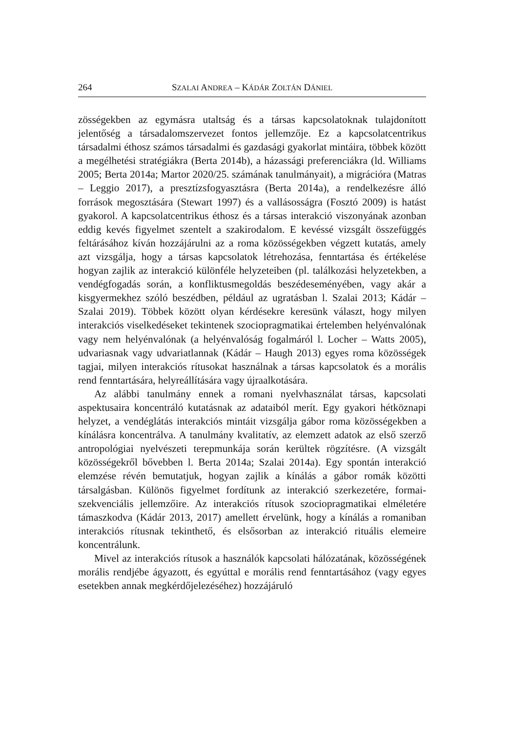264 SZALAI ANDREA – KÁDÁR ZOLTÁN DÁNIEL
zösségekben az egymásra utaltság és a társas kapcsolatoknak tulajdonított jelentőség a társadalomszervezet fontos jellemzője. Ez a kapcsolatcentrikus társadalmi éthosz számos társadalmi és gazdasági gyakorlat mintáira, többek között a megélhetési stratégiákra (Berta 2014b), a házassági preferenciákra (ld. Williams 2005; Berta 2014a; Martor 2020/25. számának tanulmányait), a migrációra (Matras – Leggio 2017), a presztízsfogyasztásra (Berta 2014a), a rendelkezésre álló források megosztására (Stewart 1997) és a vallásosságra (Fosztó 2009) is hatást gyakorol. A kapcsolatcentrikus éthosz és a társas interakció viszonyának azonban eddig kevés figyelmet szentelt a szakirodalom. E kevéssé vizsgált összefüggés feltárásához kíván hozzájárulni az a roma közösségekben végzett kutatás, amely azt vizsgálja, hogy a társas kapcsolatok létrehozása, fenntartása és értékelése hogyan zajlik az interakció különféle helyzeteiben (pl. találkozási helyzetekben, a vendégfogadás során, a konfliktusmegoldás beszédeseményében, vagy akár a kisgyermekhez szóló beszédben, például az ugratásban l. Szalai 2013; Kádár – Szalai 2019). Többek között olyan kérdésekre keresünk választ, hogy milyen interakciós viselkedéseket tekintenek szociopragmatikai értelemben helyénvalónak vagy nem helyénvalónak (a helyénvalóság fogalmáról l. Locher – Watts 2005), udvariasnak vagy udvariatlannak (Kádár – Haugh 2013) egyes roma közösségek tagjai, milyen interakciós rítusokat használnak a társas kapcsolatok és a morális rend fenntartására, helyreállítására vagy újraalkotására.
Az alábbi tanulmány ennek a romani nyelvhasználat társas, kapcsolati aspektusaira koncentráló kutatásnak az adataiból merít. Egy gyakori hétköznapi helyzet, a vendéglátás interakciós mintáit vizsgálja gábor roma közösségekben a kínálásra koncentrálva. A tanulmány kvalitatív, az elemzett adatok az első szerző antropológiai nyelvészeti terepmunkája során kerültek rögzítésre. (A vizsgált közösségekről bővebben l. Berta 2014a; Szalai 2014a). Egy spontán interakció elemzése révén bemutatjuk, hogyan zajlik a kínálás a gábor romák közötti társalgásban. Különös figyelmet fordítunk az interakció szerkezetére, formai-szekvenciális jellemzőire. Az interakciós rítusok szociopragmatikai elméletére támaszkodva (Kádár 2013, 2017) amellett érvelünk, hogy a kínálás a romaniban interakciós rítusnak tekinthető, és elsősorban az interakció rituális elemeire koncentrálunk.
Mivel az interakciós rítusok a használók kapcsolati hálózatának, közösségének morális rendjébe ágyazott, és egyúttal e morális rend fenntartásához (vagy egyes esetekben annak megkérdőjelezéséhez) hozzájáruló